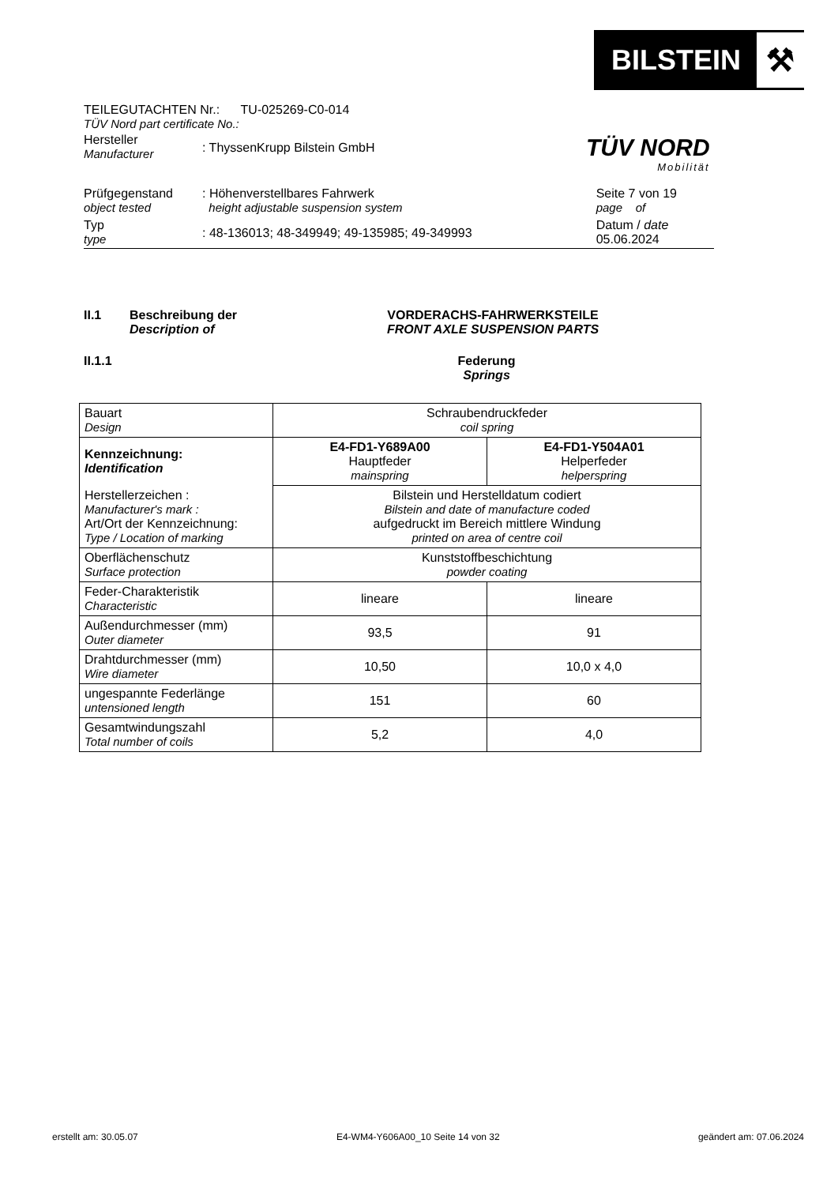BILSTEIN
⚒
TÜV NORD
Mobilität
TEILEGUTACHTEN Nr.: TU-025269-C0-014
TÜV Nord part certificate No.:
| Hersteller Manufacturer | : ThyssenKrupp Bilstein GmbH | |
| Prüfgegenstand object tested | : Höhenverstellbares Fahrwerk height adjustable suspension system | Seite 7 von 19 page of |
| Typ type | : 48-136013; 48-349949; 49-135985; 49-349993 | Datum / date 05.06.2024 |
II.1 Beschreibung der
Description of VORDERACHS-FAHRWERKSTEILE
FRONT AXLE SUSPENSION PARTS
II.1.1 Federung
Springs
| Bauart Design | Schraubendruckfeder coil spring | |
| Kennzeichnung: Identification | E4-FD1-Y689A00 Hauptfeder mainspring | E4-FD1-Y504A01 Helperfeder helperspring |
| Herstellerzeichen : Manufacturer's mark : Art/Ort der Kennzeichnung: Type / Location of marking | Bilstein und Herstelldatum codiert Bilstein and date of manufacture coded aufgedruckt im Bereich mittlere Windung printed on area of centre coil | |
| Oberflächenschutz Surface protection | Kunststoffbeschichtung powder coating | |
| Feder-Charakteristik Characteristic | lineare | lineare |
| Außendurchmesser (mm) Outer diameter | 93,5 | 91 |
| Drahtdurchmesser (mm) Wire diameter | 10,50 | 10,0 x 4,0 |
| ungespannte Federlänge untensioned length | 151 | 60 |
| Gesamtwindungszahl Total number of coils | 5,2 | 4,0 |
erstellt am: 30.05.07 E4-WM4-Y606A00_10 Seite 14 von 32 geändert am: 07.06.2024